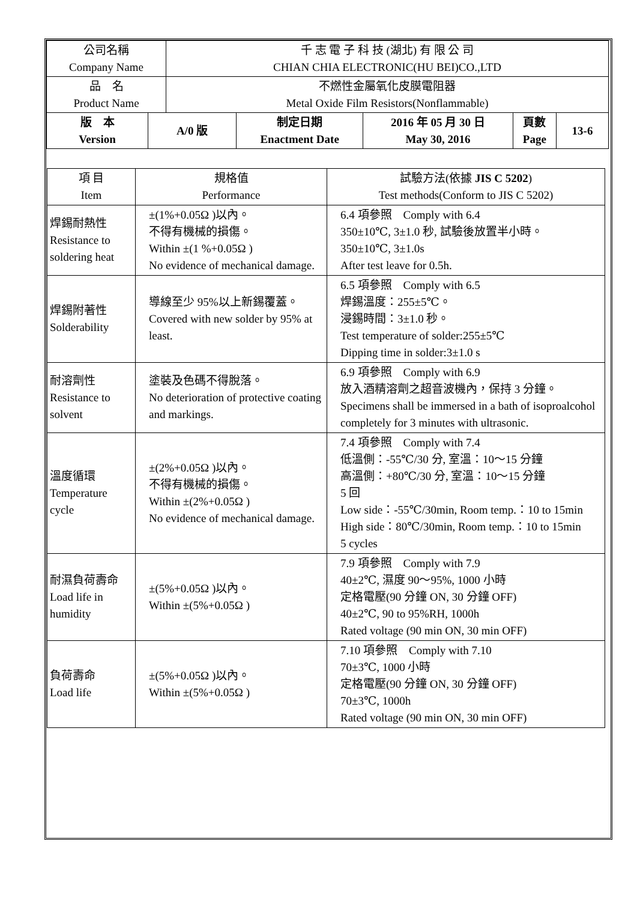| 公司名稱 Company Name | 千 志 電 子 科 技 (湖北) 有 限 公 司 CHIAN CHIA ELECTRONIC(HU BEI)CO.,LTD |
| 品 名 Product Name | 不燃性金屬氧化皮膜電阻器 Metal Oxide Film Resistors(Nonflammable) |
| 版 本 Version | A/0 版 | 制定日期 Enactment Date | 2016 年 05 月 30 日 May 30, 2016 | 頁數 Page | 13-6 |
| 項 目 Item | 規格值 Performance | 試驗方法(依據 JIS C 5202 ) Test methods(Conform to JIS C 5202) |
| 焊錫耐熱性 Resistance to soldering heat | ±(1%+0.05Ω )以內。 不得有機械的損傷。 Within ±(1 %+0.05Ω ) No evidence of mechanical damage. | 6.4 項參照 Comply with 6.4 350±10℃, 3±1.0 秒, 試驗後放置半小時。 350±10℃, 3±1.0s After test leave for 0.5h. |
| 焊錫附著性 Solderability | 導線至少 95%以上新錫覆蓋。 Covered with new solder by 95% at least. | 6.5 項參照 Comply with 6.5 焊錫溫度：255±5℃。 浸錫時間：3±1.0 秒。 Test temperature of solder:255±5℃ Dipping time in solder:3±1.0 s |
| 耐溶劑性 Resistance to solvent | 塗裝及色碼不得脫落。 No deterioration of protective coating and markings. | 6.9 項參照 Comply with 6.9 放入酒精溶劑之超音波機內，保持 3 分鐘。 Specimens shall be immersed in a bath of isoproalcohol completely for 3 minutes with ultrasonic. |
| 溫度循環 Temperature cycle | ±(2%+0.05Ω )以內。 不得有機械的損傷。 Within ±(2%+0.05Ω ) No evidence of mechanical damage. | 7.4 項參照 Comply with 7.4 低溫側：-55℃/30 分, 室溫：10～15 分鐘 高溫側：+80℃/30 分, 室溫：10～15 分鐘 5 回 Low side：-55℃/30min, Room temp.：10 to 15min High side：80℃/30min, Room temp.：10 to 15min 5 cycles |
| 耐濕負荷壽命 Load life in humidity | ±(5%+0.05Ω )以內。 Within ±(5%+0.05Ω ) | 7.9 項參照 Comply with 7.9 40±2℃, 濕度 90～95%, 1000 小時 定格電壓(90 分鐘 ON, 30 分鐘 OFF) 40±2℃, 90 to 95%RH, 1000h Rated voltage (90 min ON, 30 min OFF) |
| 負荷壽命 Load life | ±(5%+0.05Ω )以內。 Within ±(5%+0.05Ω ) | 7.10 項參照 Comply with 7.10 70±3℃, 1000 小時 定格電壓(90 分鐘 ON, 30 分鐘 OFF) 70±3℃, 1000h Rated voltage (90 min ON, 30 min OFF) |